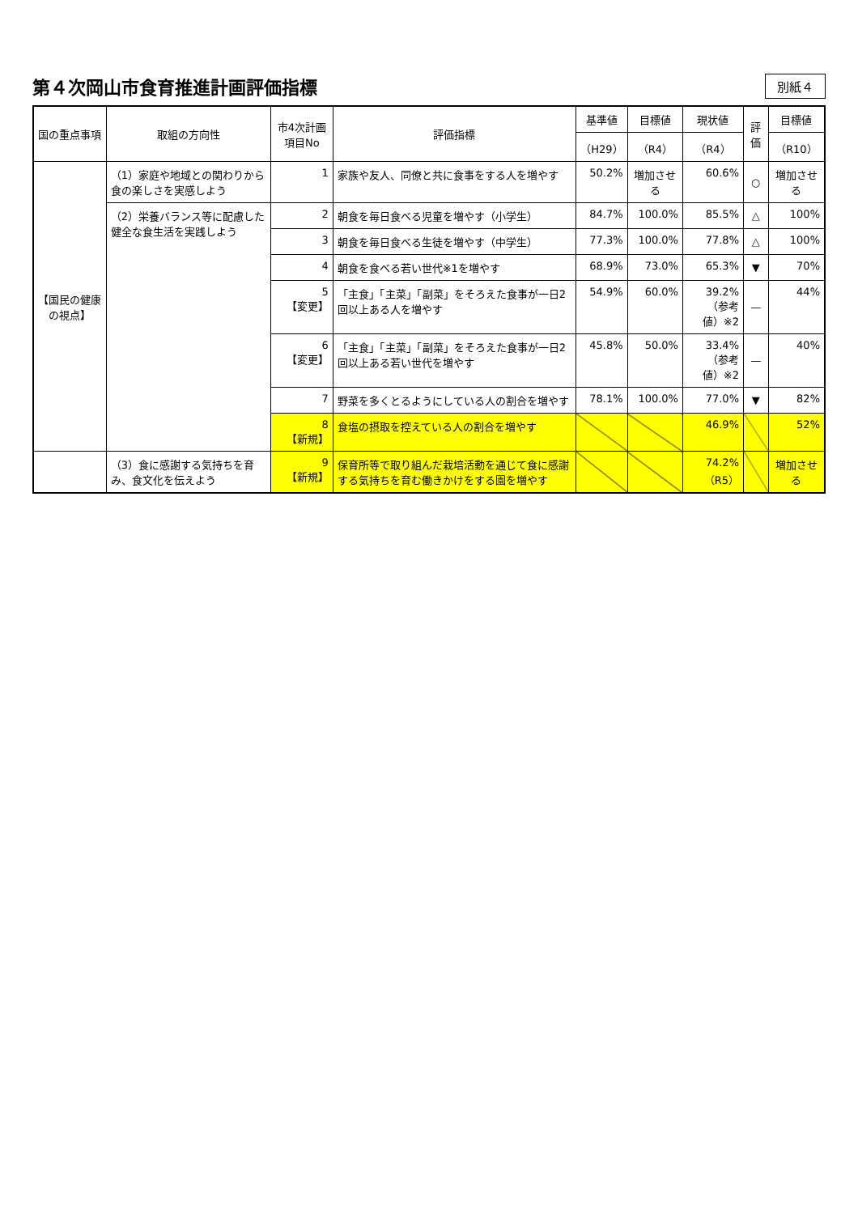第４次岡山市食育推進計画評価指標
別紙４
| 国の重点事項 | 取組の方向性 | 市4次計画項目No | 評価指標 | 基準値 | 目標値 | 現状値 | 評価 | 目標値 |
| --- | --- | --- | --- | --- | --- | --- | --- | --- |
| | | | | （H29） | （R4） | （R4） | | （R10） |
| 【国民の健康の視点】 | （1）家庭や地域との関わりから食の楽しさを実感しよう | 1 | 家族や友人、同僚と共に食事をする人を増やす | 50.2% | 増加させる | 60.6% | ○ | 増加させる |
| | （2）栄養バランス等に配慮した健全な食生活を実践しよう | 2 | 朝食を毎日食べる児童を増やす（小学生） | 84.7% | 100.0% | 85.5% | △ | 100% |
| | | 3 | 朝食を毎日食べる生徒を増やす（中学生） | 77.3% | 100.0% | 77.8% | △ | 100% |
| | | 4 | 朝食を食べる若い世代※1を増やす | 68.9% | 73.0% | 65.3% | ▼ | 70% |
| | | 5 【変更】 | 「主食」「主菜」「副菜」をそろえた食事が一日2回以上ある人を増やす | 54.9% | 60.0% | 39.2% （参考値）※2 | — | 44% |
| | | 6 【変更】 | 「主食」「主菜」「副菜」をそろえた食事が一日2回以上ある若い世代を増やす | 45.8% | 50.0% | 33.4% （参考値）※2 | — | 40% |
| | | 7 | 野菜を多くとるようにしている人の割合を増やす | 78.1% | 100.0% | 77.0% | ▼ | 82% |
| | | 8 【新規】 | 食塩の摂取を控えている人の割合を増やす | | | 46.9% | | 52% |
| | （3）食に感謝する気持ちを育み、食文化を伝えよう | 9 【新規】 | 保育所等で取り組んだ栽培活動を通じて食に感謝する気持ちを育む働きかけをする園を増やす | | | 74.2% （R5） | | 増加させる |